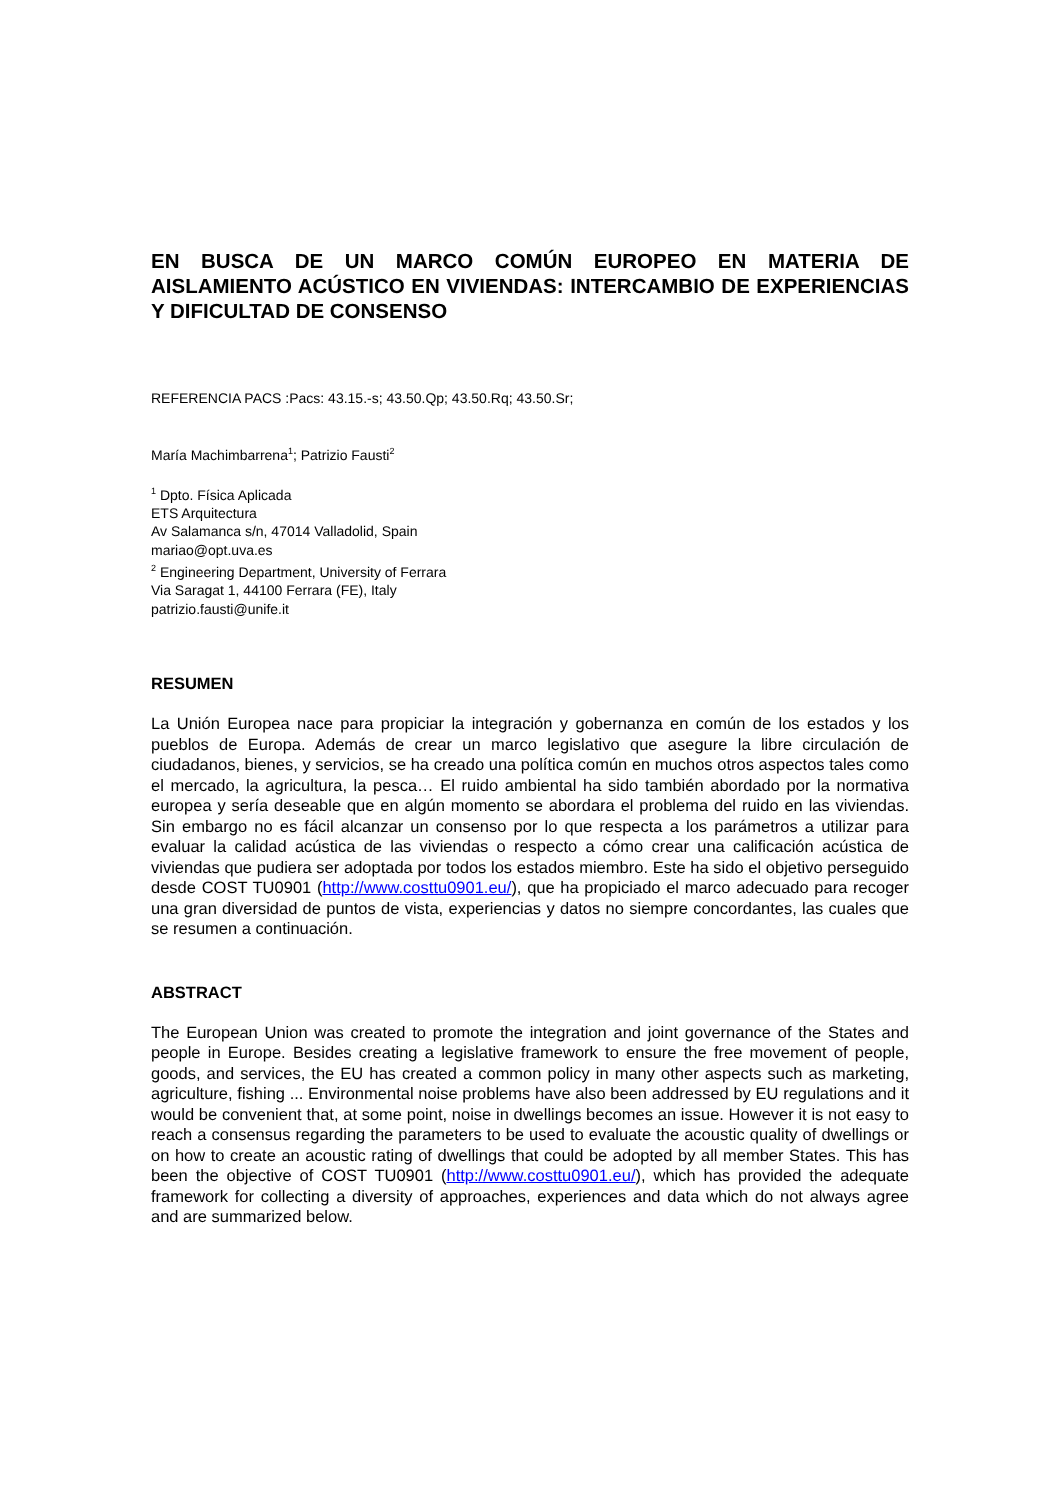EN BUSCA DE UN MARCO COMÚN EUROPEO EN MATERIA DE AISLAMIENTO ACÚSTICO EN VIVIENDAS: INTERCAMBIO DE EXPERIENCIAS Y DIFICULTAD DE CONSENSO
REFERENCIA PACS :Pacs: 43.15.-s; 43.50.Qp; 43.50.Rq; 43.50.Sr;
María Machimbarrena<sup>1</sup>; Patrizio Fausti<sup>2</sup>
<sup>1</sup> Dpto. Física Aplicada
ETS Arquitectura
Av Salamanca s/n, 47014 Valladolid, Spain
mariao@opt.uva.es
<sup>2</sup> Engineering Department, University of Ferrara
Via Saragat 1, 44100 Ferrara (FE), Italy
patrizio.fausti@unife.it
RESUMEN
La Unión Europea nace para propiciar la integración y gobernanza en común de los estados y los pueblos de Europa. Además de crear un marco legislativo que asegure la libre circulación de ciudadanos, bienes, y servicios, se ha creado una política común en muchos otros aspectos tales como el mercado, la agricultura, la pesca… El ruido ambiental ha sido también abordado por la normativa europea y sería deseable que en algún momento se abordara el problema del ruido en las viviendas. Sin embargo no es fácil alcanzar un consenso por lo que respecta a los parámetros a utilizar para evaluar la calidad acústica de las viviendas o respecto a cómo crear una calificación acústica de viviendas que pudiera ser adoptada por todos los estados miembro. Este ha sido el objetivo perseguido desde COST TU0901 (http://www.costtu0901.eu/), que ha propiciado el marco adecuado para recoger una gran diversidad de puntos de vista, experiencias y datos no siempre concordantes, las cuales que se resumen a continuación.
ABSTRACT
The European Union was created to promote the integration and joint governance of the States and people in Europe. Besides creating a legislative framework to ensure the free movement of people, goods, and services, the EU has created a common policy in many other aspects such as marketing, agriculture, fishing ... Environmental noise problems have also been addressed by EU regulations and it would be convenient that, at some point, noise in dwellings becomes an issue. However it is not easy to reach a consensus regarding the parameters to be used to evaluate the acoustic quality of dwellings or on how to create an acoustic rating of dwellings that could be adopted by all member States. This has been the objective of COST TU0901 (http://www.costtu0901.eu/), which has provided the adequate framework for collecting a diversity of approaches, experiences and data which do not always agree and are summarized below.